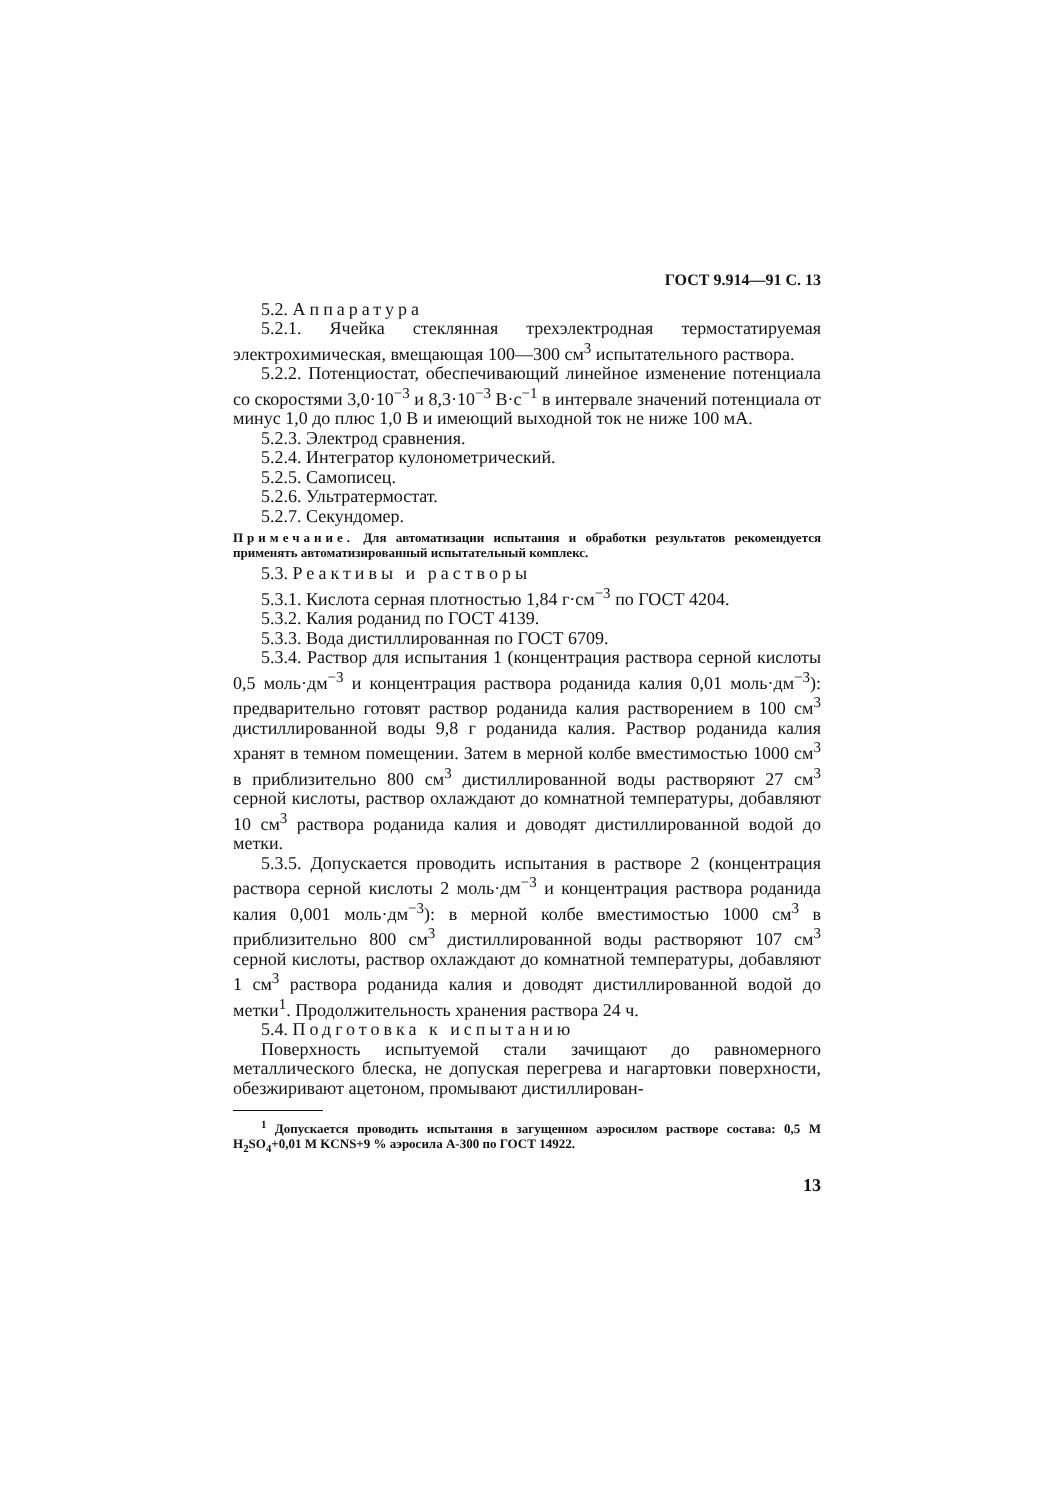ГОСТ 9.914—91 С. 13
5.2. Аппаратура
5.2.1. Ячейка стеклянная трехэлектродная термостатируемая электрохимическая, вмещающая 100—300 см<sup>3</sup> испытательного раствора.
5.2.2. Потенциостат, обеспечивающий линейное изменение потенциала со скоростями 3,0·10<sup>−3</sup> и 8,3·10<sup>−3</sup> В·с<sup>−1</sup> в интервале значений потенциала от минус 1,0 до плюс 1,0 В и имеющий выходной ток не ниже 100 мА.
5.2.3. Электрод сравнения.
5.2.4. Интегратор кулонометрический.
5.2.5. Самописец.
5.2.6. Ультратермостат.
5.2.7. Секундомер.
Примечание. Для автоматизации испытания и обработки результатов рекомендуется применять автоматизированный испытательный комплекс.
5.3. Реактивы и растворы
5.3.1. Кислота серная плотностью 1,84 г·см<sup>−3</sup> по ГОСТ 4204.
5.3.2. Калия роданид по ГОСТ 4139.
5.3.3. Вода дистиллированная по ГОСТ 6709.
5.3.4. Раствор для испытания 1 (концентрация раствора серной кислоты 0,5 моль·дм<sup>−3</sup> и концентрация раствора роданида калия 0,01 моль·дм<sup>−3</sup>): предварительно готовят раствор роданида калия растворением в 100 см<sup>3</sup> дистиллированной воды 9,8 г роданида калия. Раствор роданида калия хранят в темном помещении. Затем в мерной колбе вместимостью 1000 см<sup>3</sup> в приблизительно 800 см<sup>3</sup> дистиллированной воды растворяют 27 см<sup>3</sup> серной кислоты, раствор охлаждают до комнатной температуры, добавляют 10 см<sup>3</sup> раствора роданида калия и доводят дистиллированной водой до метки.
5.3.5. Допускается проводить испытания в растворе 2 (концентрация раствора серной кислоты 2 моль·дм<sup>−3</sup> и концентрация раствора роданида калия 0,001 моль·дм<sup>−3</sup>): в мерной колбе вместимостью 1000 см<sup>3</sup> в приблизительно 800 см<sup>3</sup> дистиллированной воды растворяют 107 см<sup>3</sup> серной кислоты, раствор охлаждают до комнатной температуры, добавляют 1 см<sup>3</sup> раствора роданида калия и доводят дистиллированной водой до метки<sup>1</sup>. Продолжительность хранения раствора 24 ч.
5.4. Подготовка к испытанию
Поверхность испытуемой стали зачищают до равномерного металлического блеска, не допуская перегрева и нагартовки поверхности, обезжиривают ацетоном, промывают дистиллирован-
<sup>1</sup> Допускается проводить испытания в загущенном аэросилом растворе состава: 0,5 М H<sub>2</sub>SO<sub>4</sub>+0,01 М KCNS+9 % аэросила А-300 по ГОСТ 14922.
13